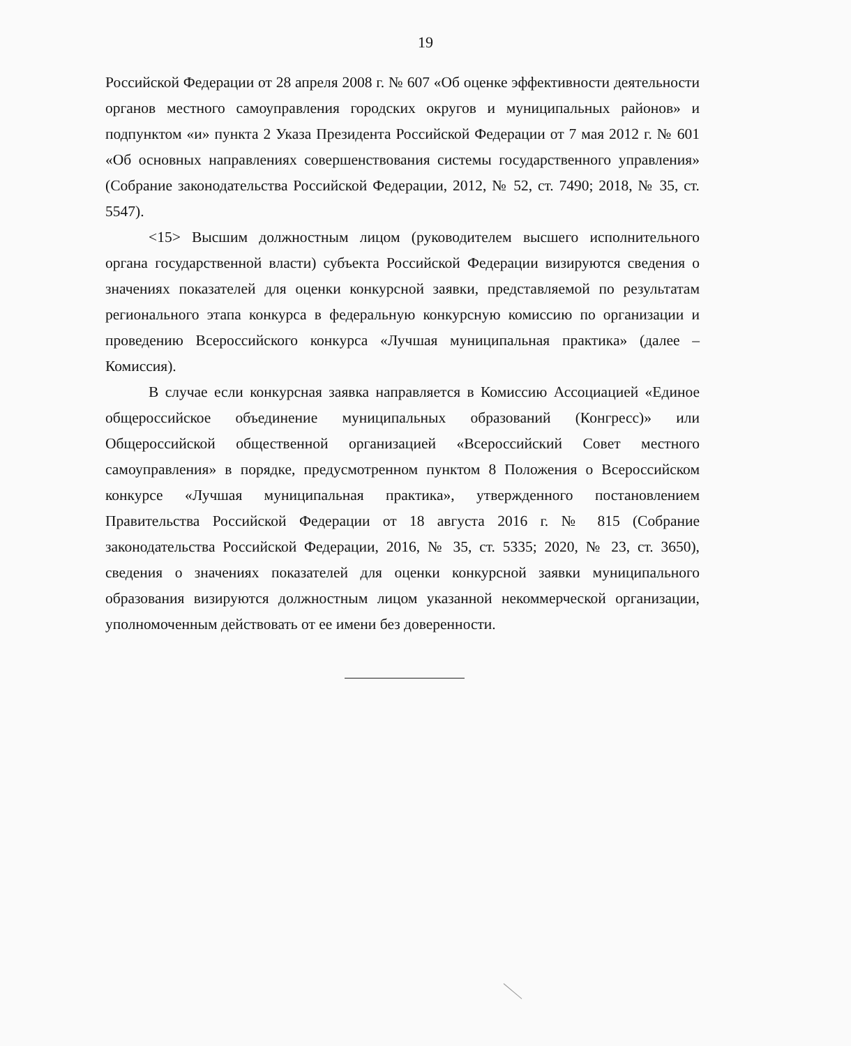19
Российской Федерации от 28 апреля 2008 г. № 607 «Об оценке эффективности деятельности органов местного самоуправления городских округов и муниципальных районов» и подпунктом «и» пункта 2 Указа Президента Российской Федерации от 7 мая 2012 г. № 601 «Об основных направлениях совершенствования системы государственного управления» (Собрание законодательства Российской Федерации, 2012, № 52, ст. 7490; 2018, № 35, ст. 5547).
<15> Высшим должностным лицом (руководителем высшего исполнительного органа государственной власти) субъекта Российской Федерации визируются сведения о значениях показателей для оценки конкурсной заявки, представляемой по результатам регионального этапа конкурса в федеральную конкурсную комиссию по организации и проведению Всероссийского конкурса «Лучшая муниципальная практика» (далее – Комиссия).
В случае если конкурсная заявка направляется в Комиссию Ассоциацией «Единое общероссийское объединение муниципальных образований (Конгресс)» или Общероссийской общественной организацией «Всероссийский Совет местного самоуправления» в порядке, предусмотренном пунктом 8 Положения о Всероссийском конкурсе «Лучшая муниципальная практика», утвержденного постановлением Правительства Российской Федерации от 18 августа 2016 г. № 815 (Собрание законодательства Российской Федерации, 2016, № 35, ст. 5335; 2020, № 23, ст. 3650), сведения о значениях показателей для оценки конкурсной заявки муниципального образования визируются должностным лицом указанной некоммерческой организации, уполномоченным действовать от ее имени без доверенности.